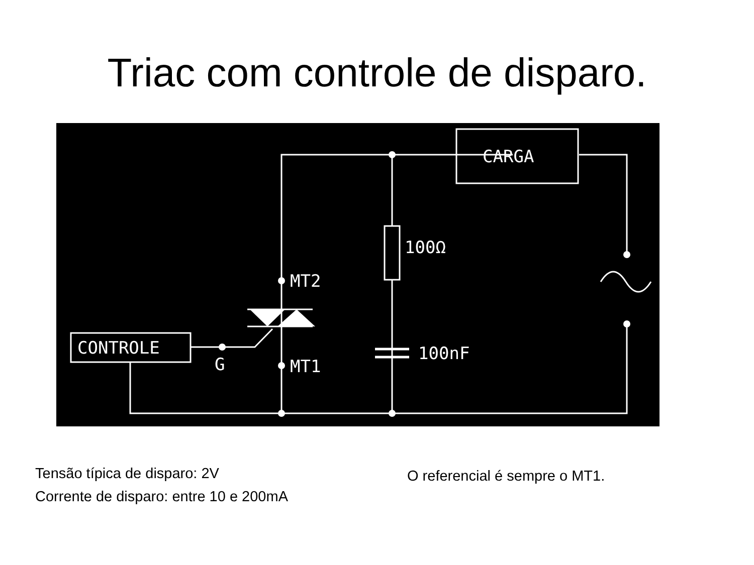Triac com controle de disparo.
CARGA
100Ω
MT2
CONTROLE
G
MT1
100nF
Tensão típica de disparo: 2V
Corrente de disparo: entre 10 e 200mA
O referencial é sempre o MT1.